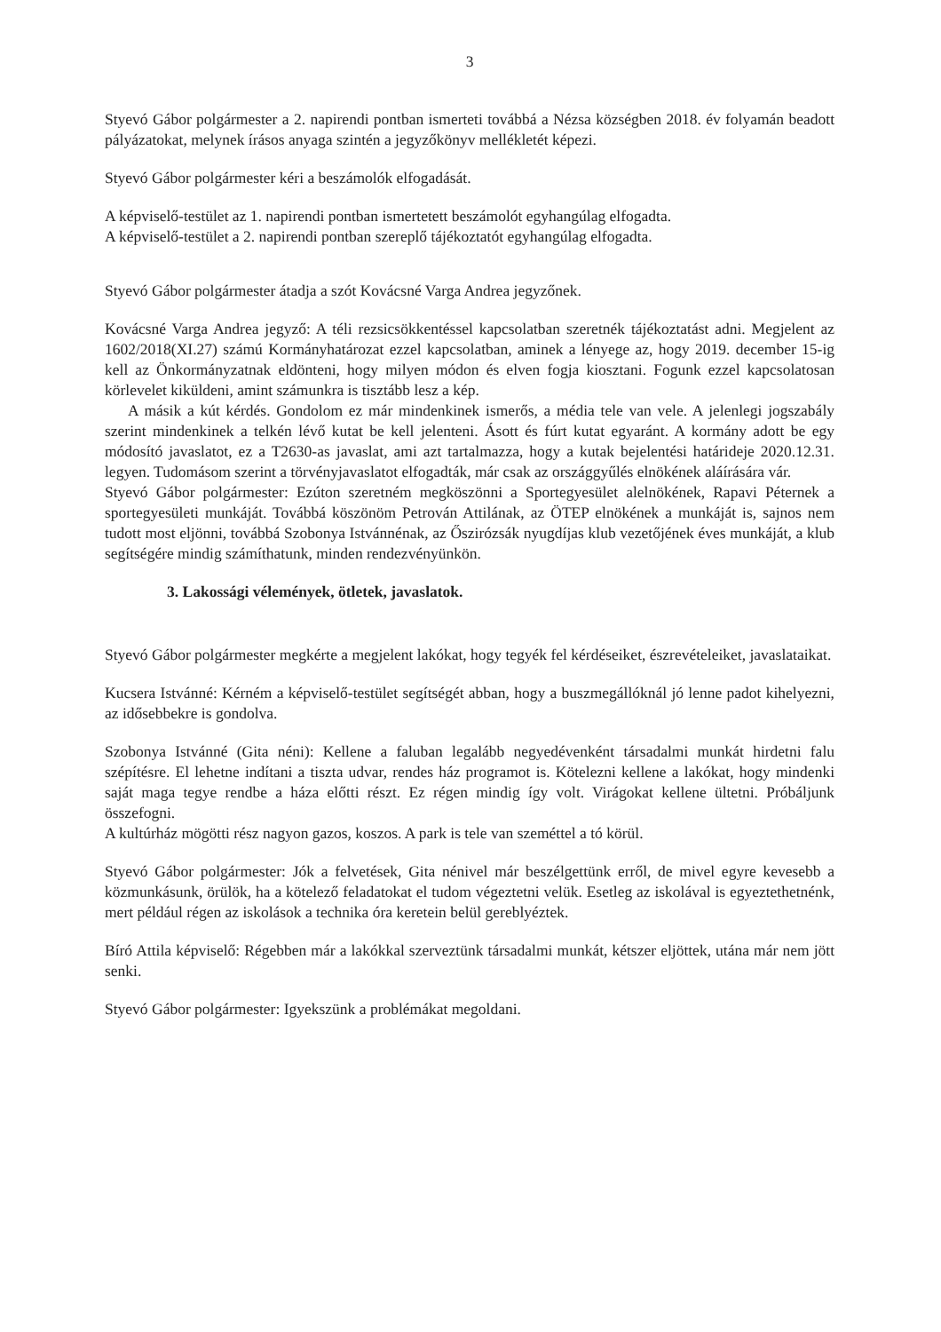3
Styevó Gábor polgármester a 2. napirendi pontban ismerteti továbbá a Nézsa községben 2018. év folyamán beadott pályázatokat, melynek írásos anyaga szintén a jegyzőkönyv mellékletét képezi.
Styevó Gábor polgármester kéri a beszámolók elfogadását.
A képviselő-testület az 1. napirendi pontban ismertetett beszámolót egyhangúlag elfogadta.
A képviselő-testület a 2. napirendi pontban szereplő tájékoztatót egyhangúlag elfogadta.
Styevó Gábor polgármester átadja a szót Kovácsné Varga Andrea jegyzőnek.
Kovácsné Varga Andrea jegyző: A téli rezsicsökkentéssel kapcsolatban szeretnék tájékoztatást adni. Megjelent az 1602/2018(XI.27) számú Kormányhatározat ezzel kapcsolatban, aminek a lényege az, hogy 2019. december 15-ig kell az Önkormányzatnak eldönteni, hogy milyen módon és elven fogja kiosztani. Fogunk ezzel kapcsolatosan körlevelet kiküldeni, amint számunkra is tisztább lesz a kép.
A másik a kút kérdés. Gondolom ez már mindenkinek ismerős, a média tele van vele. A jelenlegi jogszabály szerint mindenkinek a telkén lévő kutat be kell jelenteni. Ásott és fúrt kutat egyaránt. A kormány adott be egy módosító javaslatot, ez a T2630-as javaslat, ami azt tartalmazza, hogy a kutak bejelentési határideje 2020.12.31. legyen. Tudomásom szerint a törvényjavaslatot elfogadták, már csak az országgyűlés elnökének aláírására vár.
Styevó Gábor polgármester: Ezúton szeretném megköszönni a Sportegyesület alelnökének, Rapavi Péternek a sportegyesületi munkáját. Továbbá köszönöm Petrován Attilának, az ÖTEP elnökének a munkáját is, sajnos nem tudott most eljönni, továbbá Szobonya Istvánnénak, az Őszirózsák nyugdíjas klub vezetőjének éves munkáját, a klub segítségére mindig számíthatunk, minden rendezvényünkön.
3. Lakossági vélemények, ötletek, javaslatok.
Styevó Gábor polgármester megkérte a megjelent lakókat, hogy tegyék fel kérdéseiket, észrevételeiket, javaslataikat.
Kucsera Istvánné: Kérném a képviselő-testület segítségét abban, hogy a buszmegállóknál jó lenne padot kihelyezni, az idősebbekre is gondolva.
Szobonya Istvánné (Gita néni): Kellene a faluban legalább negyedévenként társadalmi munkát hirdetni falu szépítésre. El lehetne indítani a tiszta udvar, rendes ház programot is. Kötelezni kellene a lakókat, hogy mindenki saját maga tegye rendbe a háza előtti részt. Ez régen mindig így volt. Virágokat kellene ültetni. Próbáljunk összefogni.
A kultúrház mögötti rész nagyon gazos, koszos. A park is tele van szeméttel a tó körül.
Styevó Gábor polgármester: Jók a felvetések, Gita nénivel már beszélgettünk erről, de mivel egyre kevesebb a közmunkásunk, örülök, ha a kötelező feladatokat el tudom végeztetni velük. Esetleg az iskolával is egyeztethetnénk, mert például régen az iskolások a technika óra keretein belül gereblyéztek.
Bíró Attila képviselő: Régebben már a lakókkal szerveztünk társadalmi munkát, kétszer eljöttek, utána már nem jött senki.
Styevó Gábor polgármester: Igyekszünk a problémákat megoldani.